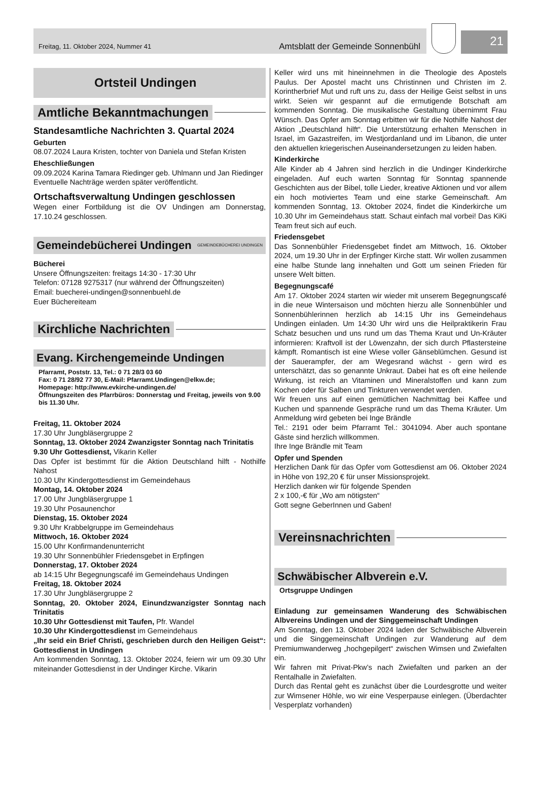Freitag, 11. Oktober 2024, Nummer 41 Amtsblatt der Gemeinde Sonnenbühl
21
Ortsteil Undingen
Amtliche Bekanntmachungen
Standesamtliche Nachrichten 3. Quartal 2024
Geburten
08.07.2024 Laura Kristen, tochter von Daniela und Stefan Kristen
Eheschließungen
09.09.2024 Karina Tamara Riedinger geb. Uhlmann und Jan Riedinger
Eventuelle Nachträge werden später veröffentlicht.
Ortschaftsverwaltung Undingen geschlossen
Wegen einer Fortbildung ist die OV Undingen am Donnerstag, 17.10.24 geschlossen.
Gemeindebücherei Undingen GEMEINDEBÜCHEREI UNDINGEN
Bücherei
Unsere Öffnungszeiten: freitags 14:30 - 17:30 Uhr
Telefon: 07128 9275317 (nur während der Öffnungszeiten)
Email: buecherei-undingen@sonnenbuehl.de
Euer Büchereiteam
Kirchliche Nachrichten
Evang. Kirchengemeinde Undingen
Pfarramt, Poststr. 13, Tel.: 0 71 28/3 03 60
Fax: 0 71 28/92 77 30, E-Mail: Pfarramt.Undingen@elkw.de;
Homepage: http://www.evkirche-undingen.de/
Öffnungszeiten des Pfarrbüros: Donnerstag und Freitag, jeweils von 9.00 bis 11.30 Uhr.
Freitag, 11. Oktober 2024
17.30 Uhr Jungbläsergruppe 2
Sonntag, 13. Oktober 2024 Zwanzigster Sonntag nach Trinitatis
9.30 Uhr Gottesdienst, Vikarin Keller
Das Opfer ist bestimmt für die Aktion Deutschland hilft - Nothilfe Nahost
10.30 Uhr Kindergottesdienst im Gemeindehaus
Montag, 14. Oktober 2024
17.00 Uhr Jungbläsergruppe 1
19.30 Uhr Posaunenchor
Dienstag, 15. Oktober 2024
9.30 Uhr Krabbelgruppe im Gemeindehaus
Mittwoch, 16. Oktober 2024
15.00 Uhr Konfirmandenunterricht
19.30 Uhr Sonnenbühler Friedensgebet in Erpfingen
Donnerstag, 17. Oktober 2024
ab 14:15 Uhr Begegnungscafé im Gemeindehaus Undingen
Freitag, 18. Oktober 2024
17.30 Uhr Jungbläsergruppe 2
Sonntag, 20. Oktober 2024, Einundzwanzigster Sonntag nach Trinitatis
10.30 Uhr Gottesdienst mit Taufen, Pfr. Wandel
10.30 Uhr Kindergottesdienst im Gemeindehaus
„Ihr seid ein Brief Christi, geschrieben durch den Heiligen Geist“: Gottesdienst in Undingen
Am kommenden Sonntag, 13. Oktober 2024, feiern wir um 09.30 Uhr miteinander Gottesdienst in der Undinger Kirche. Vikarin
Keller wird uns mit hineinnehmen in die Theologie des Apostels Paulus. Der Apostel macht uns Christinnen und Christen im 2. Korintherbrief Mut und ruft uns zu, dass der Heilige Geist selbst in uns wirkt. Seien wir gespannt auf die ermutigende Botschaft am kommenden Sonntag. Die musikalische Gestaltung übernimmt Frau Wünsch. Das Opfer am Sonntag erbitten wir für die Nothilfe Nahost der Aktion „Deutschland hilft“. Die Unterstützung erhalten Menschen in Israel, im Gazastreifen, im Westjordanland und im Libanon, die unter den aktuellen kriegerischen Auseinandersetzungen zu leiden haben.
Kinderkirche
Alle Kinder ab 4 Jahren sind herzlich in die Undinger Kinderkirche eingeladen. Auf euch warten Sonntag für Sonntag spannende Geschichten aus der Bibel, tolle Lieder, kreative Aktionen und vor allem ein hoch motiviertes Team und eine starke Gemeinschaft. Am kommenden Sonntag, 13. Oktober 2024, findet die Kinderkirche um 10.30 Uhr im Gemeindehaus statt. Schaut einfach mal vorbei! Das KiKi Team freut sich auf euch.
Friedensgebet
Das Sonnenbühler Friedensgebet findet am Mittwoch, 16. Oktober 2024, um 19.30 Uhr in der Erpfinger Kirche statt. Wir wollen zusammen eine halbe Stunde lang innehalten und Gott um seinen Frieden für unsere Welt bitten.
Begegnungscafé
Am 17. Oktober 2024 starten wir wieder mit unserem Begegnungscafé in die neue Wintersaison und möchten hierzu alle Sonnenbühler und Sonnenbühlerinnen herzlich ab 14:15 Uhr ins Gemeindehaus Undingen einladen. Um 14:30 Uhr wird uns die Heilpraktikerin Frau Schatz besuchen und uns rund um das Thema Kraut und Un-Kräuter informieren: Kraftvoll ist der Löwenzahn, der sich durch Pflastersteine kämpft. Romantisch ist eine Wiese voller Gänseblümchen. Gesund ist der Sauerampfer, der am Wegesrand wächst - gern wird es unterschätzt, das so genannte Unkraut. Dabei hat es oft eine heilende Wirkung, ist reich an Vitaminen und Mineralstoffen und kann zum Kochen oder für Salben und Tinkturen verwendet werden.
Wir freuen uns auf einen gemütlichen Nachmittag bei Kaffee und Kuchen und spannende Gespräche rund um das Thema Kräuter. Um Anmeldung wird gebeten bei Inge Brändle
Tel.: 2191 oder beim Pfarramt Tel.: 3041094. Aber auch spontane Gäste sind herzlich willkommen.
Ihre Inge Brändle mit Team
Opfer und Spenden
Herzlichen Dank für das Opfer vom Gottesdienst am 06. Oktober 2024 in Höhe von 192,20 € für unser Missionsprojekt.
Herzlich danken wir für folgende Spenden
2 x 100,-€ für „Wo am nötigsten“
Gott segne GeberInnen und Gaben!
Vereinsnachrichten
Schwäbischer Albverein e.V.
Ortsgruppe Undingen
Einladung zur gemeinsamen Wanderung des Schwäbischen Albvereins Undingen und der Singgemeinschaft Undingen
Am Sonntag, den 13. Oktober 2024 laden der Schwäbische Albverein und die Singgemeinschaft Undingen zur Wanderung auf dem Premiumwanderweg „hochgepilgert“ zwischen Wimsen und Zwiefalten ein.
Wir fahren mit Privat-Pkw’s nach Zwiefalten und parken an der Rentalhalle in Zwiefalten.
Durch das Rental geht es zunächst über die Lourdesgrotte und weiter zur Wimsener Höhle, wo wir eine Vesperpause einlegen. (Überdachter Vesperplatz vorhanden)